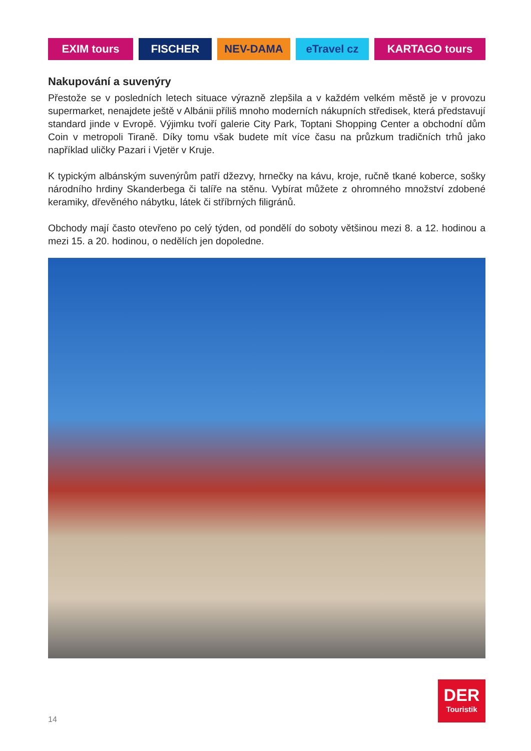EXIM tours FISCHER NEV-DAMA eTravel cz KARTAGO tours
Nakupování a suvenýry
Přestože se v posledních letech situace výrazně zlepšila a v každém velkém městě je v provozu supermarket, nenajdete ještě v Albánii příliš mnoho moderních nákupních středisek, která představují standard jinde v Evropě. Výjimku tvoří galerie City Park, Toptani Shopping Center a obchodní dům Coin v metropoli Tiraně. Díky tomu však budete mít více času na průzkum tradičních trhů jako například uličky Pazari i Vjetër v Kruje.
K typickým albánským suvenýrům patří džezvy, hrnečky na kávu, kroje, ručně tkané koberce, sošky národního hrdiny Skanderbega či talíře na stěnu. Vybírat můžete z ohromného množství zdobené keramiky, dřevěného nábytku, látek či stříbrných filigránů.
Obchody mají často otevřeno po celý týden, od pondělí do soboty většinou mezi 8. a 12. hodinou a mezi 15. a 20. hodinou, o nedělích jen dopoledne.
14
DER
Touristik